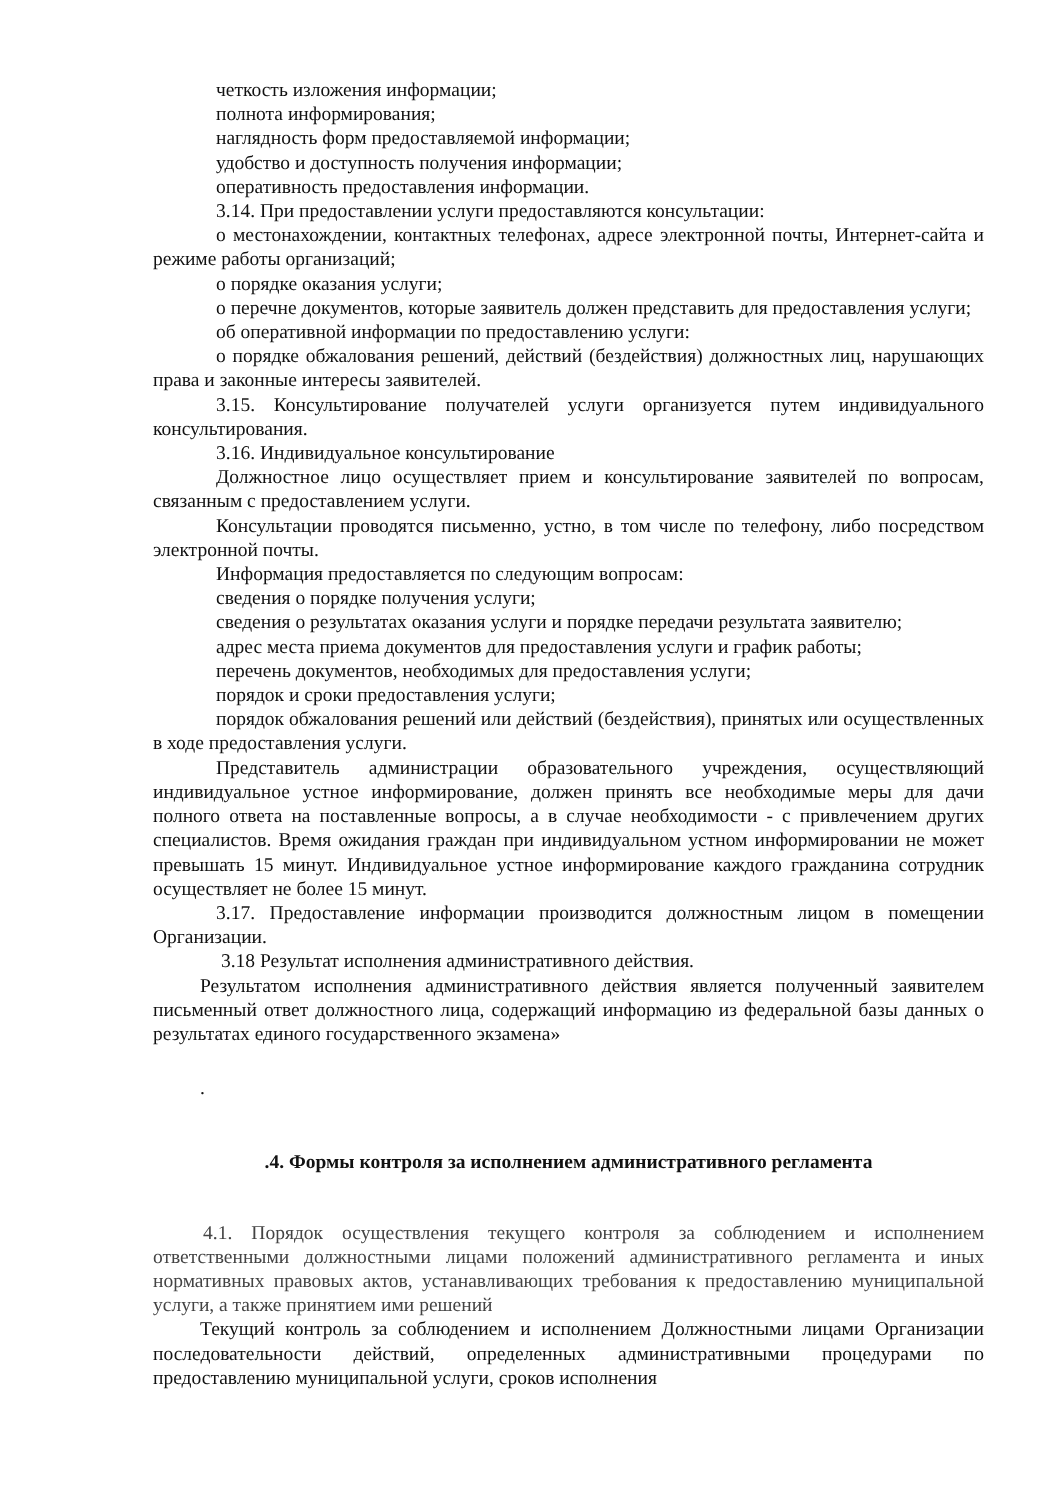четкость изложения информации;
полнота информирования;
наглядность форм предоставляемой информации;
удобство и доступность получения информации;
оперативность предоставления информации.
3.14. При предоставлении услуги предоставляются консультации:
о местонахождении, контактных телефонах, адресе электронной почты, Интернет-сайта и режиме работы организаций;
о порядке оказания услуги;
о перечне документов, которые заявитель должен представить для предоставления услуги;
об оперативной информации по предоставлению услуги:
о порядке обжалования решений, действий (бездействия) должностных лиц, нарушающих права и законные интересы заявителей.
3.15. Консультирование получателей услуги организуется путем индивидуального консультирования.
3.16. Индивидуальное консультирование
Должностное лицо осуществляет прием и консультирование заявителей по вопросам, связанным с предоставлением услуги.
Консультации проводятся письменно, устно, в том числе по телефону, либо посредством электронной почты.
Информация предоставляется по следующим вопросам:
сведения о порядке получения услуги;
сведения о результатах оказания услуги и порядке передачи результата заявителю;
адрес места приема документов для предоставления услуги и график работы;
перечень документов, необходимых для предоставления услуги;
порядок и сроки предоставления услуги;
порядок обжалования решений или действий (бездействия), принятых или осуществленных в ходе предоставления услуги.
Представитель администрации образовательного учреждения, осуществляющий индивидуальное устное информирование, должен принять все необходимые меры для дачи полного ответа на поставленные вопросы, а в случае необходимости - с привлечением других специалистов. Время ожидания граждан при индивидуальном устном информировании не может превышать 15 минут. Индивидуальное устное информирование каждого гражданина сотрудник осуществляет не более 15 минут.
3.17. Предоставление информации производится должностным лицом в помещении Организации.
3.18 Результат исполнения административного действия.
Результатом исполнения административного действия является полученный заявителем письменный ответ должностного лица, содержащий информацию из федеральной базы данных о результатах единого государственного экзамена»
.
.4. Формы контроля за исполнением административного регламента
4.1. Порядок осуществления текущего контроля за соблюдением и исполнением ответственными должностными лицами положений административного регламента и иных нормативных правовых актов, устанавливающих требования к предоставлению муниципальной услуги, а также принятием ими решений
Текущий контроль за соблюдением и исполнением Должностными лицами Организации последовательности действий, определенных административными процедурами по предоставлению муниципальной услуги, сроков исполнения